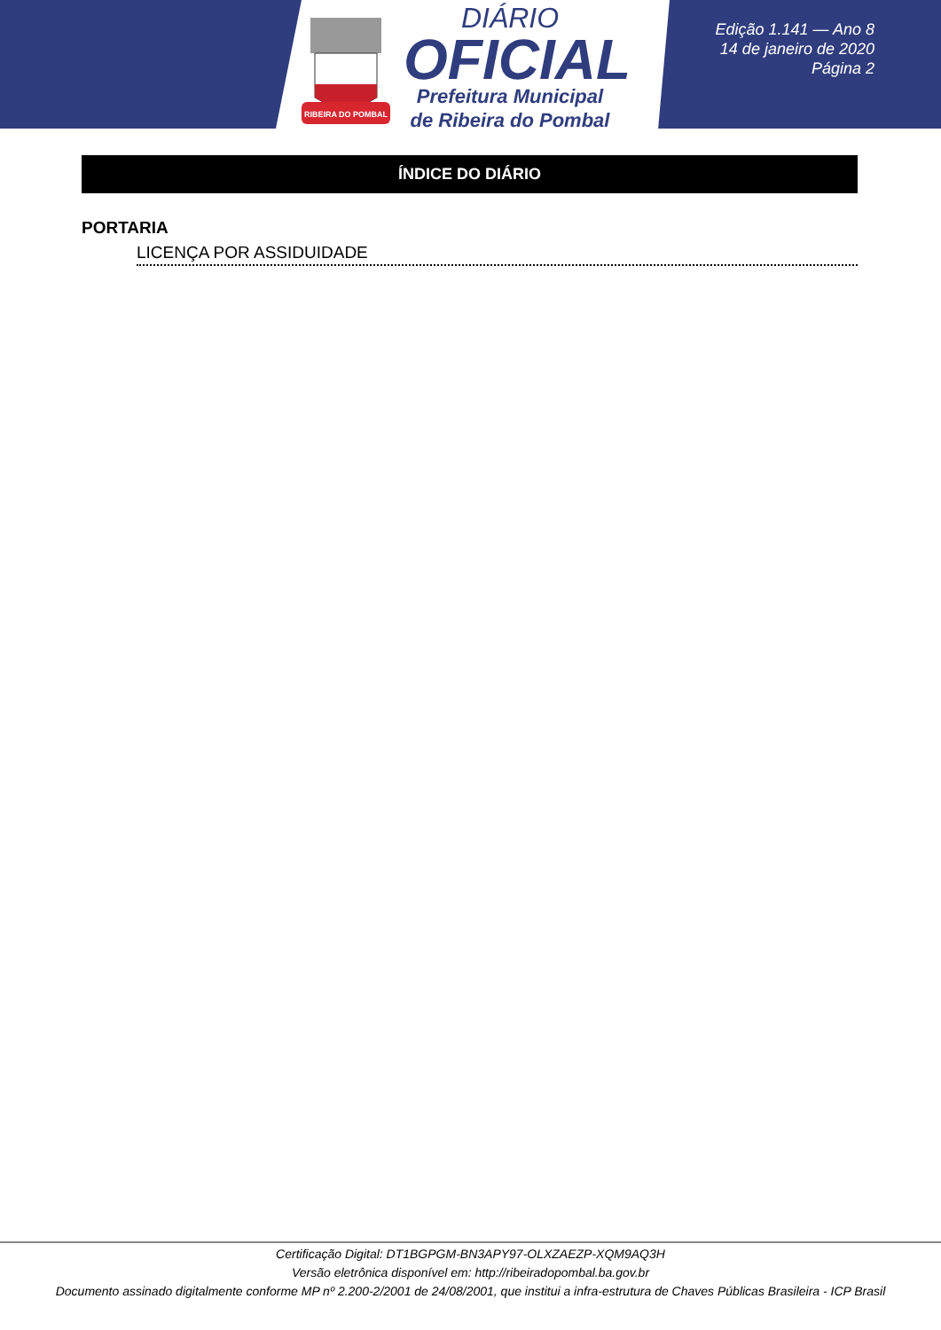RIBEIRA DO POMBAL
DIÁRIO
OFICIAL
Prefeitura Municipal
de Ribeira do Pombal
Edição 1.141 — Ano 8
14 de janeiro de 2020
Página 2
ÍNDICE DO DIÁRIO
PORTARIA
LICENÇA POR ASSIDUIDADE
Certificação Digital: DT1BGPGM-BN3APY97-OLXZAEZP-XQM9AQ3H
Versão eletrônica disponível em: http://ribeiradopombal.ba.gov.br
Documento assinado digitalmente conforme MP nº 2.200-2/2001 de 24/08/2001, que institui a infra-estrutura de Chaves Públicas Brasileira - ICP Brasil